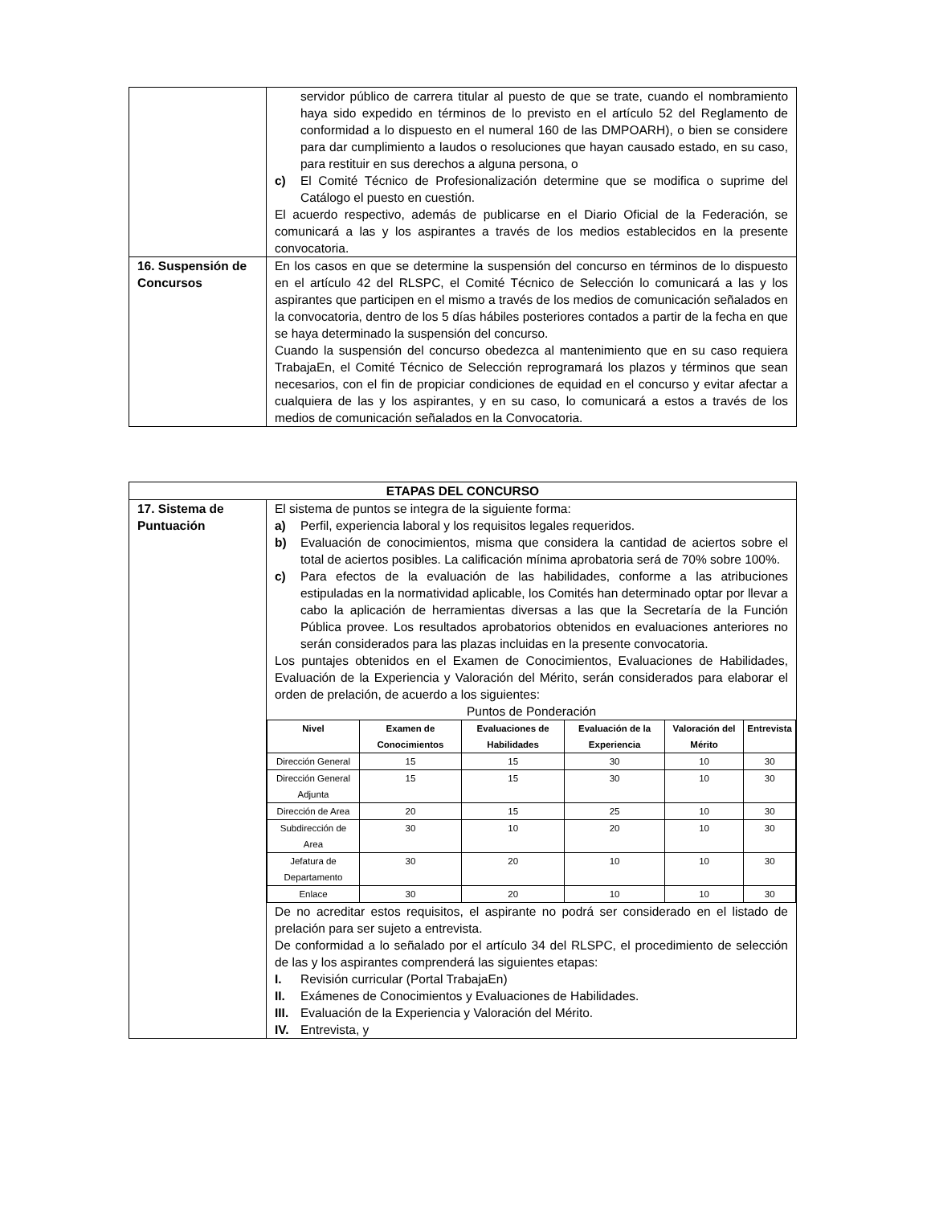| | servidor público de carrera titular al puesto de que se trate, cuando el nombramiento haya sido expedido en términos de lo previsto en el artículo 52 del Reglamento de conformidad a lo dispuesto en el numeral 160 de las DMPOARH), o bien se considere para dar cumplimiento a laudos o resoluciones que hayan causado estado, en su caso, para restituir en sus derechos a alguna persona, o c) El Comité Técnico de Profesionalización determine que se modifica o suprime del Catálogo el puesto en cuestión. El acuerdo respectivo, además de publicarse en el Diario Oficial de la Federación, se comunicará a las y los aspirantes a través de los medios establecidos en la presente convocatoria. |
| 16. Suspensión de Concursos | En los casos en que se determine la suspensión del concurso en términos de lo dispuesto en el artículo 42 del RLSPC, el Comité Técnico de Selección lo comunicará a las y los aspirantes que participen en el mismo a través de los medios de comunicación señalados en la convocatoria, dentro de los 5 días hábiles posteriores contados a partir de la fecha en que se haya determinado la suspensión del concurso. Cuando la suspensión del concurso obedezca al mantenimiento que en su caso requiera TrabajaEn, el Comité Técnico de Selección reprogramará los plazos y términos que sean necesarios, con el fin de propiciar condiciones de equidad en el concurso y evitar afectar a cualquiera de las y los aspirantes, y en su caso, lo comunicará a estos a través de los medios de comunicación señalados en la Convocatoria. |
| ETAPAS DEL CONCURSO | |
| 17. Sistema de Puntuación | El sistema de puntos se integra de la siguiente forma: a) Perfil, experiencia laboral y los requisitos legales requeridos. b) Evaluación de conocimientos, misma que considera la cantidad de aciertos sobre el total de aciertos posibles. La calificación mínima aprobatoria será de 70% sobre 100%. c) Para efectos de la evaluación de las habilidades, conforme a las atribuciones estipuladas en la normatividad aplicable, los Comités han determinado optar por llevar a cabo la aplicación de herramientas diversas a las que la Secretaría de la Función Pública provee. Los resultados aprobatorios obtenidos en evaluaciones anteriores no serán considerados para las plazas incluidas en la presente convocatoria. Los puntajes obtenidos en el Examen de Conocimientos, Evaluaciones de Habilidades, Evaluación de la Experiencia y Valoración del Mérito, serán considerados para elaborar el orden de prelación, de acuerdo a los siguientes: Puntos de Ponderación / Nivel / Examen de Conocimientos / Evaluaciones de Habilidades / Evaluación de la Experiencia / Valoración del Mérito / Entrevista / / --- / --- / --- / --- / --- / --- / / Dirección General / 15 / 15 / 30 / 10 / 30 / / Dirección General Adjunta / 15 / 15 / 30 / 10 / 30 / / Dirección de Area / 20 / 15 / 25 / 10 / 30 / / Subdirección de Area / 30 / 10 / 20 / 10 / 30 / / Jefatura de Departamento / 30 / 20 / 10 / 10 / 30 / / Enlace / 30 / 20 / 10 / 10 / 30 / De no acreditar estos requisitos, el aspirante no podrá ser considerado en el listado de prelación para ser sujeto a entrevista. De conformidad a lo señalado por el artículo 34 del RLSPC, el procedimiento de selección de las y los aspirantes comprenderá las siguientes etapas: I. Revisión curricular (Portal TrabajaEn) II. Exámenes de Conocimientos y Evaluaciones de Habilidades. III. Evaluación de la Experiencia y Valoración del Mérito. IV. Entrevista, y |